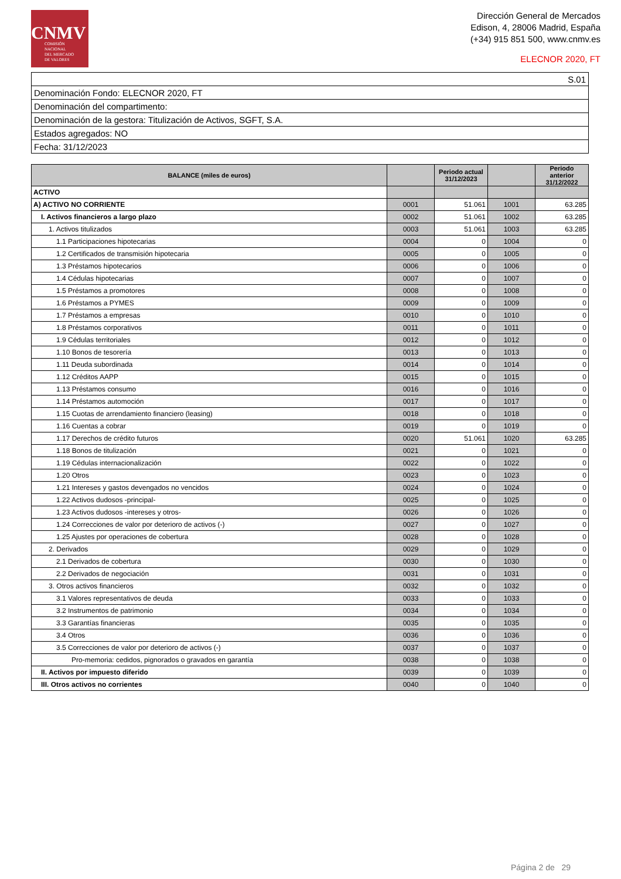CNMV
COMISIÓN
NACIONAL
DEL MERCADO
DE VALORES
Dirección General de Mercados
Edison, 4, 28006 Madrid, España
(+34) 915 851 500, www.cnmv.es
ELECNOR 2020, FT
| S.01 |
| Denominación Fondo: ELECNOR 2020, FT |
| Denominación del compartimento: |
| Denominación de la gestora: Titulización de Activos, SGFT, S.A. |
| Estados agregados: NO |
| Fecha: 31/12/2023 |
| BALANCE (miles de euros) | | Periodo actual 31/12/2023 | | Periodo anterior 31/12/2022 |
| --- | --- | --- | --- | --- |
| ACTIVO | | | | |
| A) ACTIVO NO CORRIENTE | 0001 | 51.061 | 1001 | 63.285 |
| I. Activos financieros a largo plazo | 0002 | 51.061 | 1002 | 63.285 |
| 1. Activos titulizados | 0003 | 51.061 | 1003 | 63.285 |
| 1.1 Participaciones hipotecarias | 0004 | 0 | 1004 | 0 |
| 1.2 Certificados de transmisión hipotecaria | 0005 | 0 | 1005 | 0 |
| 1.3 Préstamos hipotecarios | 0006 | 0 | 1006 | 0 |
| 1.4 Cédulas hipotecarias | 0007 | 0 | 1007 | 0 |
| 1.5 Préstamos a promotores | 0008 | 0 | 1008 | 0 |
| 1.6 Préstamos a PYMES | 0009 | 0 | 1009 | 0 |
| 1.7 Préstamos a empresas | 0010 | 0 | 1010 | 0 |
| 1.8 Préstamos corporativos | 0011 | 0 | 1011 | 0 |
| 1.9 Cédulas territoriales | 0012 | 0 | 1012 | 0 |
| 1.10 Bonos de tesorería | 0013 | 0 | 1013 | 0 |
| 1.11 Deuda subordinada | 0014 | 0 | 1014 | 0 |
| 1.12 Créditos AAPP | 0015 | 0 | 1015 | 0 |
| 1.13 Préstamos consumo | 0016 | 0 | 1016 | 0 |
| 1.14 Préstamos automoción | 0017 | 0 | 1017 | 0 |
| 1.15 Cuotas de arrendamiento financiero (leasing) | 0018 | 0 | 1018 | 0 |
| 1.16 Cuentas a cobrar | 0019 | 0 | 1019 | 0 |
| 1.17 Derechos de crédito futuros | 0020 | 51.061 | 1020 | 63.285 |
| 1.18 Bonos de titulización | 0021 | 0 | 1021 | 0 |
| 1.19 Cédulas internacionalización | 0022 | 0 | 1022 | 0 |
| 1.20 Otros | 0023 | 0 | 1023 | 0 |
| 1.21 Intereses y gastos devengados no vencidos | 0024 | 0 | 1024 | 0 |
| 1.22 Activos dudosos -principal- | 0025 | 0 | 1025 | 0 |
| 1.23 Activos dudosos -intereses y otros- | 0026 | 0 | 1026 | 0 |
| 1.24 Correcciones de valor por deterioro de activos (-) | 0027 | 0 | 1027 | 0 |
| 1.25 Ajustes por operaciones de cobertura | 0028 | 0 | 1028 | 0 |
| 2. Derivados | 0029 | 0 | 1029 | 0 |
| 2.1 Derivados de cobertura | 0030 | 0 | 1030 | 0 |
| 2.2 Derivados de negociación | 0031 | 0 | 1031 | 0 |
| 3. Otros activos financieros | 0032 | 0 | 1032 | 0 |
| 3.1 Valores representativos de deuda | 0033 | 0 | 1033 | 0 |
| 3.2 Instrumentos de patrimonio | 0034 | 0 | 1034 | 0 |
| 3.3 Garantías financieras | 0035 | 0 | 1035 | 0 |
| 3.4 Otros | 0036 | 0 | 1036 | 0 |
| 3.5 Correcciones de valor por deterioro de activos (-) | 0037 | 0 | 1037 | 0 |
| Pro-memoria: cedidos, pignorados o gravados en garantía | 0038 | 0 | 1038 | 0 |
| II. Activos por impuesto diferido | 0039 | 0 | 1039 | 0 |
| III. Otros activos no corrientes | 0040 | 0 | 1040 | 0 |
Página 2 de 29